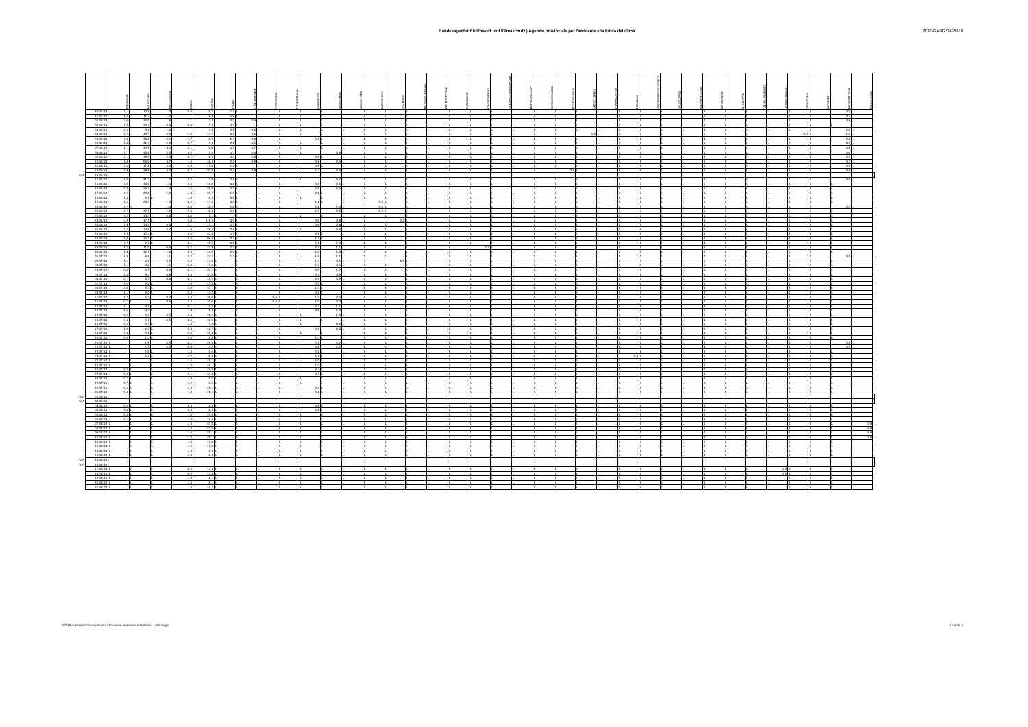Landesagentur für Umwelt und Klimaschutz | Agenzia provinciale per l'ambiente e la tutela del clima 2018-GARGZN-PM10
| | | DITHIANON | FLUAZINAM | PENCONAZOL | DODIN | CAPTAN | FOLPET | CYFLUFENAMID | CYPRODINIL | PYRIMETHANIL | BUPIRIMATE | SPIROXAMIN | QUINOXYFEN | BUPROFEZIN | ZOXAMIDE | METHOXYFENOZID | PENTHIOPYRAD | FLONICAMID | ETHOFENPROX | CHLORANTRANILIPROLE | MEPTILDINOCAP | DIFENOCONAZOL | MYCLOBUTANIL | IMIDACLOPRID | PYRIPROXYFEN | BOSCALID | CHLORPYRIFOS METHYL | THIACLOPRID | FLUXAPYROXAD | METAMITRON | OXADIAZON | TAU-FLUVALINATE | TETRACONAZOL | SPINOSYN A | PHOSMET | PHOSMETOXON | FLUDIOXONIL | |
| --- | --- | --- | --- | --- | --- | --- | --- | --- | --- | --- | --- | --- | --- | --- | --- | --- | --- | --- | --- | --- | --- | --- | --- | --- | --- | --- | --- | --- | --- | --- | --- | --- | --- | --- | --- | --- | --- | --- |
| | 30.05.18 | 1,1 | 13,8 | 1,0 | 0,5 | 6,2 | 7,4 | L | L | L | L | L | L | L | L | L | L | L | L | L | L | L | L | L | L | L | L | L | L | L | L | L | L | L | L | 0,5 | L | |
| | 31.05.18 | 1,4 | 11,7 | 1,2 | L | 6,3 | 5,8 | L | L | L | L | L | L | L | L | L | L | L | L | L | L | L | L | L | L | L | L | L | L | L | L | L | L | L | L | 0,7 | L | |
| | 01.06.18 | 2,6 | 34,5 | 1,9 | 1,1 | 2,2 | 2,2 | 0,8 | L | L | L | L | L | L | L | L | L | L | L | L | L | L | L | L | L | L | L | L | L | L | L | L | L | L | L | 0,8 | L | |
| | 02.06.18 | 1,2 | 10,4 | 0,8 | 0,6 | 2,4 | 4,4 | L | L | L | L | L | L | L | L | L | L | L | L | L | L | L | L | L | L | L | L | L | L | L | L | L | L | L | L | L | | |
| | 03.06.18 | 2,6 | 3,9 | 1,8 | L | 3,4 | 4,1 | 0,5 | L | L | L | L | L | L | L | L | L | L | L | L | L | L | L | L | L | L | L | L | L | L | L | L | L | L | L | 0,8 | L | |
| | 04.06.18 | 5,2 | 40,7 | 2,9 | 1,5 | 14,7 | 6,3 | 0,6 | L | L | L | L | L | L | L | L | L | L | L | L | L | L | L | 0,5 | L | L | L | L | L | L | L | L | L | 0,5 | L | 1,0 | L | |
| | 05.06.18 | 2,8 | 38,6 | 2,1 | 1,7 | 2,9 | 2,4 | 0,6 | L | L | 0,6 | L | L | L | L | L | L | L | L | L | L | L | L | L | L | L | L | L | L | L | L | L | L | L | L | 0,8 | L | |
| | 06.06.18 | 1,4 | 31,7 | 2,0 | 0,7 | 3,3 | 2,1 | 0,5 | L | L | L | L | L | L | L | L | L | L | L | L | L | L | L | L | L | L | L | L | L | L | L | L | L | L | L | 0,5 | L | |
| | 07.06.18 | 1,1 | 32,5 | 3,0 | 2,1 | 0,8 | 0,7 | 0,7 | L | L | L | L | L | L | L | L | L | L | L | L | L | L | L | L | L | L | L | L | L | L | L | L | L | L | L | 0,8 | L | |
| | 08.06.18 | 1,7 | 35,9 | 2,5 | 4,2 | 3,9 | 3,7 | 0,6 | L | L | L | 0,8 | L | L | L | L | L | L | L | L | L | L | L | L | L | L | L | L | L | L | L | L | L | L | L | 0,6 | L | |
| | 09.06.18 | 2,1 | 39,9 | 2,4 | 3,7 | 6,6 | 3,4 | 0,5 | L | L | 0,6 | L | L | L | L | L | L | L | L | L | L | L | L | L | L | L | L | L | L | L | L | L | L | L | L | 0,5 | L | |
| | 10.06.18 | 1,8 | 50,0 | 3,7 | 1,5 | 18,3 | 2,5 | 0,9 | L | L | 0,8 | 0,5 | L | L | L | L | L | L | L | L | L | L | L | L | L | L | L | L | L | L | L | L | L | L | L | 0,7 | L | |
| | 11.06.18 | 1,4 | 17,8 | 3,4 | 2,3 | 17,0 | 1,1 | L | L | L | 0,8 | L | L | L | L | L | L | L | L | L | L | L | L | L | L | L | L | L | L | L | L | L | L | L | L | 0,6 | L | |
| | 12.06.18 | 1,9 | 38,6 | 4,7 | 4,7 | 30,0 | 0,7 | 0,8 | L | L | 1,7 | 2,2 | L | L | L | L | L | L | L | L | L | L | 0,5 | L | L | L | L | L | L | L | L | L | L | L | L | 0,6 | L | |
| N/A | 13.06.18 | | | | | | | | | | | | | | | | | | | | | | | | | | | | | | | | | | | | | |
| | 14.06.18 | 3,8 | 41,3 | 1,2 | 3,2 | 7,0 | 3,5 | L | L | L | L | 0,7 | L | L | L | L | L | L | L | L | L | L | L | L | L | L | L | L | L | L | L | L | L | L | L | 0,5 | L | |
| | 15.06.18 | 3,2 | 38,6 | 1,3 | 2,6 | 23,0 | 6,6 | L | L | L | 0,8 | 0,5 | L | L | L | L | L | L | L | L | L | L | L | L | L | L | L | L | L | L | L | L | L | L | L | L | | |
| | 16.06.18 | 2,2 | 25,4 | 1,0 | 1,5 | 29,0 | 4,3 | L | L | L | 0,5 | 0,5 | L | L | L | L | L | L | L | L | L | L | L | L | L | L | L | L | L | L | L | L | L | L | L | L | | |
| | 17.06.18 | 1,9 | 24,0 | 1,2 | 1,3 | 29,7 | 1,3 | L | L | L | 0,6 | L | L | L | L | L | L | L | L | L | L | L | L | L | L | L | L | L | L | L | L | L | L | L | L | L | | |
| | 18.06.18 | 1,4 | 9,6 | L | 1,2 | 8,4 | 0,9 | L | L | L | L | L | L | L | L | L | L | L | L | L | L | L | L | L | L | L | L | L | L | L | L | L | L | L | L | L | | |
| | 19.06.18 | 2,6 | 28,9 | 1,0 | 3,2 | 14,6 | 3,3 | L | L | L | 1,1 | L | L | 0,5 | L | L | L | L | L | L | L | L | L | L | L | L | L | L | L | L | L | L | L | L | L | L | | |
| | 20.06.18 | 2,2 | L | 1,4 | 3,0 | 31,9 | 2,8 | L | L | L | 1,8 | 1,4 | L | 0,6 | L | L | L | L | L | L | L | L | L | L | L | L | L | L | L | L | L | L | L | L | L | 0,5 | L | |
| | 21.06.18 | 2,7 | 17,1 | 1,9 | 7,6 | 11,3 | 0,6 | L | L | L | 1,2 | 2,5 | L | 0,5 | L | L | L | L | L | L | L | L | L | L | L | L | L | L | L | L | L | L | L | L | L | L | | |
| | 22.06.18 | 2,2 | 13,4 | 0,8 | 3,0 | 1,1 | L | L | L | L | L | L | L | L | L | L | L | L | L | L | L | L | L | L | L | L | L | L | L | L | L | L | L | L | L | L | | |
| | 23.06.18 | 4,9 | 17,1 | L | 4,0 | 111,4 | 3,5 | L | L | L | 0,6 | 0,8 | L | L | 0,5 | L | L | L | L | L | L | L | L | L | L | L | L | L | L | L | L | L | L | L | L | L | | |
| | 24.06.18 | 1,6 | 14,5 | 0,6 | 2,1 | 27,1 | 0,7 | L | L | L | 0,6 | 0,8 | L | L | L | L | L | L | L | L | L | L | L | L | L | L | L | L | L | L | L | L | L | L | L | L | | |
| | 25.06.18 | 1,4 | 13,8 | 0,7 | 1,9 | 21,3 | 0,8 | L | L | L | L | 0,6 | L | L | L | L | L | L | L | L | L | L | L | L | L | L | L | L | L | L | L | L | L | L | L | L | | |
| | 26.06.18 | 1,9 | 12,4 | L | 3,0 | 40,8 | 0,7 | L | L | L | 0,9 | L | L | L | L | L | L | L | L | L | L | L | L | L | L | L | L | L | L | L | L | L | L | L | L | L | | |
| | 27.06.18 | 2,4 | 10,4 | L | 2,6 | 96,8 | 0,7 | L | L | L | 1,2 | L | L | L | L | L | L | L | L | L | L | L | L | L | L | L | L | L | L | L | L | L | L | L | L | L | | |
| | 28.06.18 | 2,7 | 9,7 | L | 8,1 | 41,5 | 0,6 | L | L | L | 2,1 | 1,0 | L | L | L | L | L | L | L | L | L | L | L | L | L | L | L | L | L | L | L | L | L | L | L | L | | |
| | 29.06.18 | 1,7 | 11,0 | 0,6 | 6,7 | 33,8 | 0,7 | L | L | L | 2,4 | 1,1 | L | L | L | L | L | L | 2,5 | L | L | L | L | L | L | L | L | L | L | L | L | L | L | L | L | L | | |
| | 30.06.18 | 1,3 | 12,3 | 1,0 | 4,3 | 43,2 | 0,8 | L | L | L | 1,8 | 1,3 | L | L | L | L | L | L | L | L | L | L | L | L | L | L | L | L | L | L | L | L | L | L | L | L | | |
| | 01.07.18 | 1,9 | 9,6 | 1,1 | 4,2 | 24,5 | 1,2 | L | L | L | 1,6 | 1,1 | L | L | L | L | L | L | L | L | L | L | L | L | L | L | L | L | L | L | L | L | L | L | L | 0,5 | L | |
| | 02.07.18 | 1,1 | 6,0 | 0,9 | 9,6 | 13,9 | L | L | L | L | 1,4 | 3,1 | L | L | 0,5 | L | L | L | L | L | L | L | L | L | L | L | L | L | L | L | L | L | L | L | L | L | | |
| | 03.07.18 | 1,1 | 4,8 | 1,1 | 5,0 | 17,6 | L | L | L | L | 1,2 | 4,1 | L | L | L | L | L | L | L | L | L | L | L | L | L | L | L | L | L | L | L | L | L | L | L | L | | |
| | 04.07.18 | 0,8 | 5,5 | 0,8 | 4,1 | 20,1 | L | L | L | L | 2,0 | 1,7 | L | L | L | L | L | L | L | L | L | L | L | L | L | L | L | L | L | L | L | L | L | L | L | L | | |
| | 05.07.18 | 1,3 | 5,4 | 0,8 | 4,4 | 20,5 | L | L | L | L | 2,1 | 3,9 | L | L | L | L | L | L | L | L | L | L | L | L | L | L | L | L | L | L | L | L | L | L | L | L | | |
| | 06.07.18 | 0,7 | 5,3 | 0,6 | 3,1 | 12,9 | L | L | L | L | 2,6 | 0,9 | L | L | L | L | L | L | L | L | L | L | L | L | L | L | L | L | L | L | L | L | L | L | L | L | | |
| | 07.07.18 | 1,0 | 5,6 | L | 1,9 | 17,3 | L | L | L | L | 2,5 | L | L | L | L | L | L | L | L | L | L | L | L | L | L | L | L | L | L | L | L | L | L | L | L | L | | |
| | 08.07.18 | 2,0 | 5,4 | L | 2,9 | 33,7 | L | L | L | L | 1,0 | L | L | L | L | L | L | L | L | L | L | L | L | L | L | L | L | L | L | L | L | L | L | L | L | L | | |
| | 09.07.18 | 1,1 | 5,0 | L | 2,2 | 12,2 | L | L | L | L | 0,9 | L | L | L | L | L | L | L | L | L | L | L | L | L | L | L | L | L | L | L | L | L | L | L | L | L | | |
| | 10.07.18 | 1,7 | 5,3 | 0,7 | 4,3 | 26,0 | L | L | 0,6 | L | 1,2 | 2,5 | L | L | L | L | L | L | L | L | L | L | L | L | L | L | L | L | L | L | L | L | L | L | L | L | | |
| | 11.07.18 | 0,7 | L | 0,6 | 2,3 | 16,0 | L | L | 0,5 | L | 1,0 | 2,3 | L | L | L | L | L | L | L | L | L | L | L | L | L | L | L | L | L | L | L | L | L | L | L | L | | |
| | 12.07.18 | 1,1 | 3,1 | L | 3,1 | 11,0 | L | L | L | L | 0,7 | 1,1 | L | L | L | L | L | L | L | L | L | L | L | L | L | L | L | L | L | L | L | L | L | L | L | L | | |
| | 13.07.18 | 0,5 | 3,7 | L | 1,9 | 9,3 | L | L | L | L | 0,6 | 1,2 | L | L | L | L | L | L | L | L | L | L | L | L | L | L | L | L | L | L | L | L | L | L | L | L | | |
| | 14.07.18 | 0,9 | 2,9 | 0,5 | 2,8 | 22,1 | L | L | L | L | L | 1,0 | L | L | L | L | L | L | L | L | L | L | L | L | L | L | L | L | L | L | L | L | L | L | L | L | | |
| | 15.07.18 | 0,6 | 2,7 | 0,5 | 3,5 | 10,9 | L | L | L | L | L | L | L | L | L | L | L | L | L | L | L | L | L | L | L | L | L | L | L | L | L | L | L | L | L | L | | |
| | 16.07.18 | 0,6 | 2,7 | L | 1,3 | 7,3 | L | L | L | L | L | 0,6 | L | L | L | L | L | L | L | L | L | L | L | L | L | L | L | L | L | L | L | L | L | L | L | L | | |
| | 17.07.18 | 1,2 | 2,7 | L | 2,3 | 12,7 | L | L | L | L | 0,6 | 0,8 | L | L | L | L | L | L | L | L | L | L | L | L | L | L | L | L | L | L | L | L | L | L | L | L | | |
| | 18.07.18 | 1,0 | 2,5 | L | 2,4 | 20,0 | L | L | L | L | L | L | L | L | L | L | L | L | L | L | L | L | L | L | L | L | L | L | L | L | L | L | L | L | L | L | | |
| | 19.07.18 | 0,6 | 1,4 | L | 2,9 | 11,8 | L | L | L | L | 1,0 | L | L | L | L | L | L | L | L | L | L | L | L | L | L | L | L | L | L | L | L | L | L | L | L | L | | |
| | 20.07.18 | L | 1,9 | 0,5 | 4,1 | 29,8 | L | L | L | L | 2,1 | 2,2 | L | L | L | L | L | L | L | L | L | L | L | L | L | L | L | L | L | L | L | L | L | L | L | 0,6 | L | |
| | 21.07.18 | L | 1,7 | 0,5 | 4,4 | 4,2 | L | L | L | L | 0,8 | 1,2 | L | L | L | L | L | L | L | L | L | L | L | L | L | L | L | L | L | L | L | L | L | L | L | 0,5 | L | |
| | 22.07.18 | L | 1,6 | L | 1,4 | 5,6 | L | L | L | L | 0,5 | L | L | L | L | L | L | L | L | L | L | L | L | L | L | L | L | L | L | L | L | L | L | L | L | L | | |
| | 23.07.18 | L | 1,2 | L | 2,9 | 8,6 | L | L | L | L | 1,1 | L | L | L | L | L | L | L | L | L | L | L | L | L | L | 0,8 | L | L | L | L | L | L | L | L | L | L | | |
| | 24.07.18 | L | L | L | 1,5 | 16,1 | L | L | L | L | 1,0 | L | L | L | L | L | L | L | L | L | L | L | L | L | L | L | L | L | L | L | L | L | L | L | L | L | | |
| | 25.07.18 | L | L | L | 1,5 | 16,1 | L | L | L | L | 1,0 | L | L | L | L | L | L | L | L | L | L | L | L | L | L | L | L | L | L | L | L | L | L | L | L | L | | |
| | 26.07.18 | 0,9 | L | L | 2,1 | 10,8 | L | L | L | L | 0,7 | L | L | L | L | L | L | L | L | L | L | L | L | L | L | L | L | L | L | L | L | L | L | L | L | L | | |
| | 27.07.18 | 0,9 | L | L | 2,1 | 10,8 | L | L | L | L | 0,7 | L | L | L | L | L | L | L | L | L | L | L | L | L | L | L | L | L | L | L | L | L | L | L | L | L | | |
| | 28.07.18 | 0,7 | L | L | 1,9 | 8,5 | L | L | L | L | L | L | L | L | L | L | L | L | L | L | L | L | L | L | L | L | L | L | L | L | L | L | L | L | L | L | | |
| | 29.07.18 | 0,7 | L | L | 1,9 | 8,5 | L | L | L | L | L | L | L | L | L | L | L | L | L | L | L | L | L | L | L | L | L | L | L | L | L | L | L | L | L | L | | |
| | 30.07.18 | 0,6 | L | L | 1,4 | 21,1 | L | L | L | L | 0,6 | L | L | L | L | L | L | L | L | L | L | L | L | L | L | L | L | L | L | L | L | L | L | L | L | L | | |
| | 31.07.18 | 0,6 | L | L | 1,4 | 21,1 | L | L | L | L | 0,6 | L | L | L | L | L | L | L | L | L | L | L | L | L | L | L | L | L | L | L | L | L | L | L | L | L | | |
| N/A | 01.08.18 | | | | | | | | | | | | | | | | | | | | | | | | | | | | | | | | | | | | | |
| N/A | 02.08.18 | | | | | | | | | | | | | | | | | | | | | | | | | | | | | | | | | | | | | |
| | 03.08.18 | 0,6 | L | L | 3,4 | 8,3 | L | L | L | L | 0,8 | L | L | L | L | L | L | L | L | L | L | L | L | L | L | L | L | L | L | L | L | L | L | L | L | L | | |
| | 04.08.18 | 0,6 | L | L | 3,4 | 8,3 | L | L | L | L | 0,8 | L | L | L | L | L | L | L | L | L | L | L | L | L | L | L | L | L | L | L | L | L | L | L | L | L | | |
| | 05.08.18 | 0,5 | L | L | 1,6 | 15,8 | L | L | L | L | L | L | L | L | L | L | L | L | L | L | L | L | L | L | L | L | L | L | L | L | L | L | L | L | L | L | | |
| | 06.08.18 | 0,5 | L | L | 1,6 | 15,8 | L | L | L | L | L | L | L | L | L | L | L | L | L | L | L | L | L | L | L | L | L | L | L | L | L | L | L | L | L | L | | |
| | 07.08.18 | L | L | L | 1,4 | 22,0 | L | L | L | L | L | L | L | L | L | L | L | L | L | L | L | L | L | L | L | L | L | L | L | L | L | L | L | L | L | L | 0,8 | |
| | 08.08.18 | L | L | L | 1,4 | 22,0 | L | L | L | L | L | L | L | L | L | L | L | L | L | L | L | L | L | L | L | L | L | L | L | L | L | L | L | L | L | L | 0,8 | |
| | 09.08.18 | L | L | L | 1,4 | 31,1 | L | L | L | L | L | L | L | L | L | L | L | L | L | L | L | L | L | L | L | L | L | L | L | L | L | L | L | L | L | L | 0,8 | |
| | 10.08.18 | L | L | L | 1,4 | 31,1 | L | L | L | L | L | L | L | L | L | L | L | L | L | L | L | L | L | L | L | L | L | L | L | L | L | L | L | L | L | L | 0,8 | |
| | 11.08.18 | L | L | L | 1,5 | 17,0 | L | L | L | L | L | L | L | L | L | L | L | L | L | L | L | L | L | L | L | L | L | L | L | L | L | L | L | L | L | L | | |
| | 12.08.18 | L | L | L | 1,5 | 17,0 | L | L | L | L | L | L | L | L | L | L | L | L | L | L | L | L | L | L | L | L | L | L | L | L | L | L | L | L | L | L | | |
| | 13.08.18 | L | L | L | 1,4 | 8,3 | L | L | L | L | L | L | L | L | L | L | L | L | L | L | L | L | L | L | L | L | L | L | L | L | L | L | L | L | L | L | | |
| | 14.08.18 | L | L | L | 1,4 | 8,3 | L | L | L | L | L | L | L | L | L | L | L | L | L | L | L | L | L | L | L | L | L | L | L | L | L | L | L | L | L | L | | |
| N/A | 15.08.18 | | | | | | | | | | | | | | | | | | | | | | | | | | | | | | | | | | | | | |
| N/A | 16.08.18 | | | | | | | | | | | | | | | | | | | | | | | | | | | | | | | | | | | | | |
| | 17.08.18 | L | L | L | 0,9 | 13,3 | L | L | L | L | L | L | L | L | L | L | L | L | L | L | L | L | L | L | L | L | L | L | L | L | L | L | 0,5 | L | L | L | | |
| | 18.08.18 | L | L | L | 0,9 | 13,3 | L | L | L | L | L | L | L | L | L | L | L | L | L | L | L | L | L | L | L | L | L | L | L | L | L | L | 0,5 | L | L | L | | |
| | 19.08.18 | L | L | L | 1,5 | 8,1 | L | L | L | L | L | L | L | L | L | L | L | L | L | L | L | L | L | L | L | L | L | L | L | L | L | L | L | L | L | L | | |
| | 20.08.18 | L | L | L | 1,5 | 8,1 | L | L | L | L | L | L | L | L | L | L | L | L | L | L | L | L | L | L | L | L | L | L | L | L | L | L | L | L | L | L | | |
| | 21.08.18 | L | L | L | 1,4 | 15,7 | L | L | L | L | L | L | L | L | L | L | L | L | L | L | L | L | L | L | L | L | L | L | L | L | L | L | L | L | L | L | | |
©2019 Autonome Provinz Bozen I Provincia autonoma di Bolzano – Alto Adige 2 von/di 4